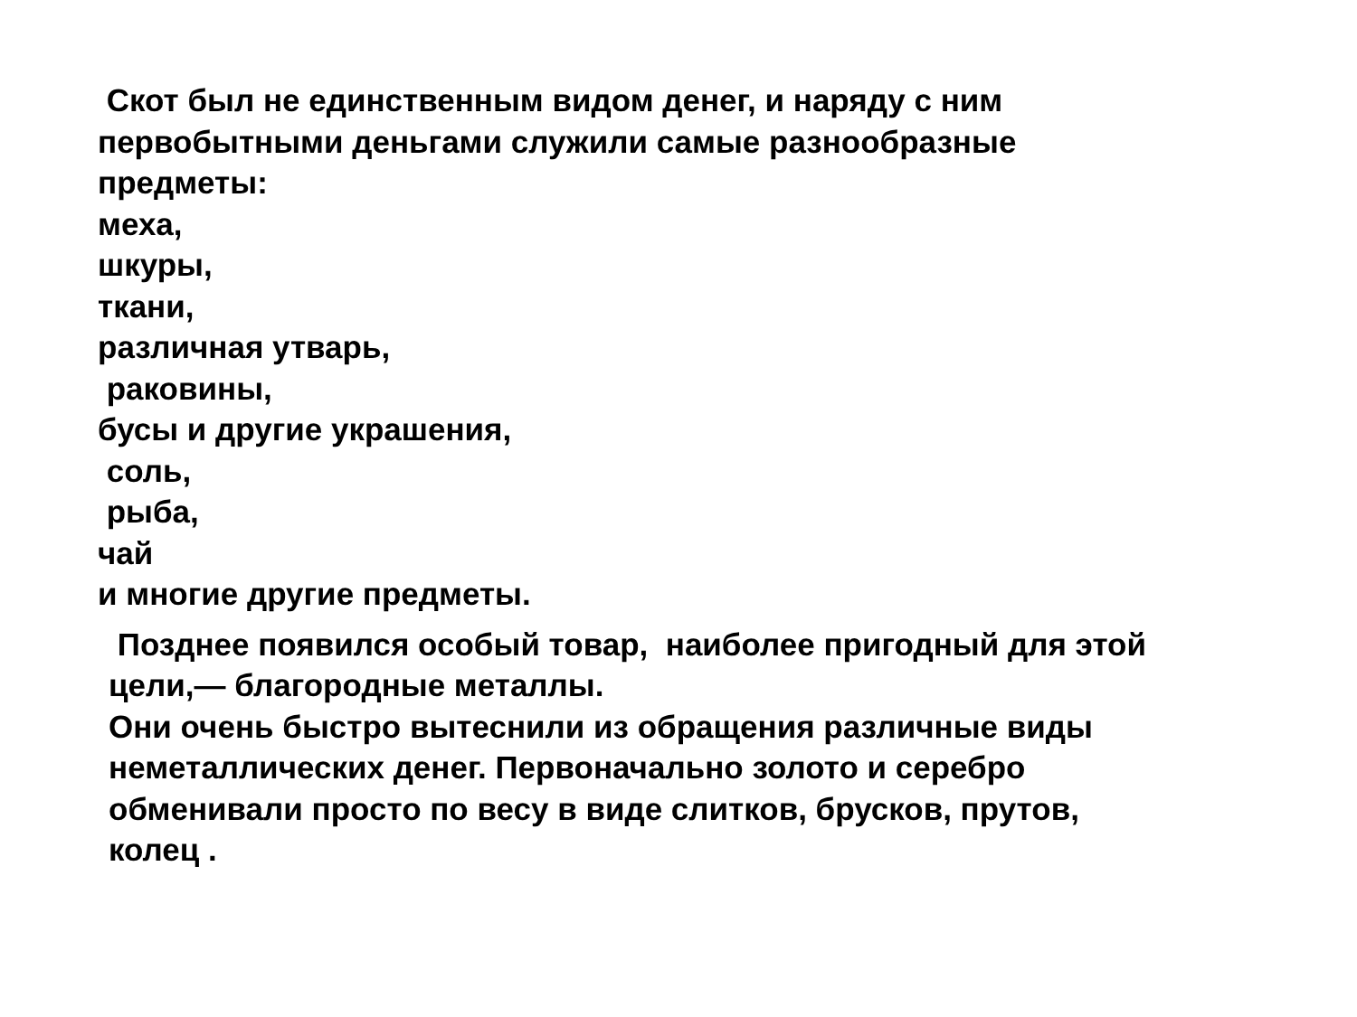Скот был не единственным видом денег, и наряду с ним
первобытными деньгами служили самые разнообразные
предметы:
меха,
шкуры,
ткани,
различная утварь,
раковины,
бусы и другие украшения,
соль,
рыба,
чай
и многие другие предметы.
Позднее появился особый товар, наиболее пригодный для этой
цели,— благородные металлы.
Они очень быстро вытеснили из обращения различные виды
неметаллических денег. Первоначально золото и серебро
обменивали просто по весу в виде слитков, брусков, прутов,
колец .